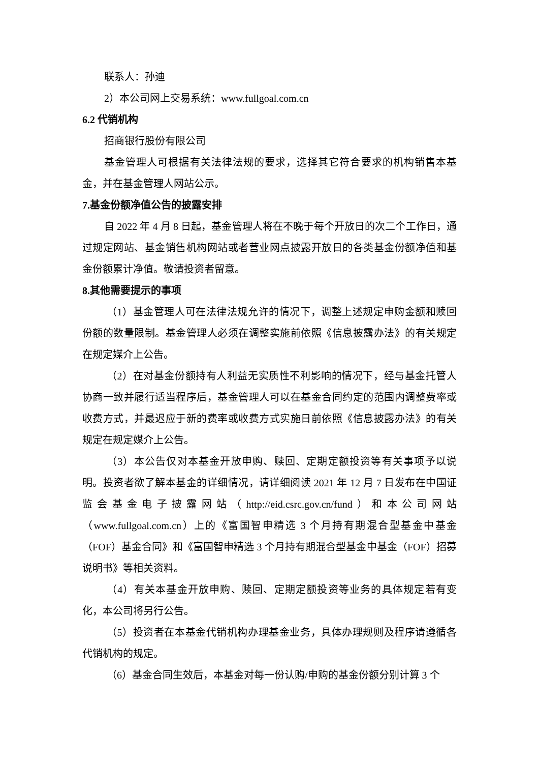联系人：孙迪
2）本公司网上交易系统：www.fullgoal.com.cn
6.2 代销机构
招商银行股份有限公司
基金管理人可根据有关法律法规的要求，选择其它符合要求的机构销售本基金，并在基金管理人网站公示。
7.基金份额净值公告的披露安排
自 2022 年 4 月 8 日起，基金管理人将在不晚于每个开放日的次二个工作日，通过规定网站、基金销售机构网站或者营业网点披露开放日的各类基金份额净值和基金份额累计净值。敬请投资者留意。
8.其他需要提示的事项
（1）基金管理人可在法律法规允许的情况下，调整上述规定申购金额和赎回份额的数量限制。基金管理人必须在调整实施前依照《信息披露办法》的有关规定在规定媒介上公告。
（2）在对基金份额持有人利益无实质性不利影响的情况下，经与基金托管人协商一致并履行适当程序后，基金管理人可以在基金合同约定的范围内调整费率或收费方式，并最迟应于新的费率或收费方式实施日前依照《信息披露办法》的有关规定在规定媒介上公告。
（3）本公告仅对本基金开放申购、赎回、定期定额投资等有关事项予以说明。投资者欲了解本基金的详细情况，请详细阅读 2021 年 12 月 7 日发布在中国证监会基金电子披露网站（http://eid.csrc.gov.cn/fund）和本公司网站（www.fullgoal.com.cn）上的《富国智申精选 3 个月持有期混合型基金中基金（FOF）基金合同》和《富国智申精选 3 个月持有期混合型基金中基金（FOF）招募说明书》等相关资料。
（4）有关本基金开放申购、赎回、定期定额投资等业务的具体规定若有变化，本公司将另行公告。
（5）投资者在本基金代销机构办理基金业务，具体办理规则及程序请遵循各代销机构的规定。
（6）基金合同生效后，本基金对每一份认购/申购的基金份额分别计算 3 个